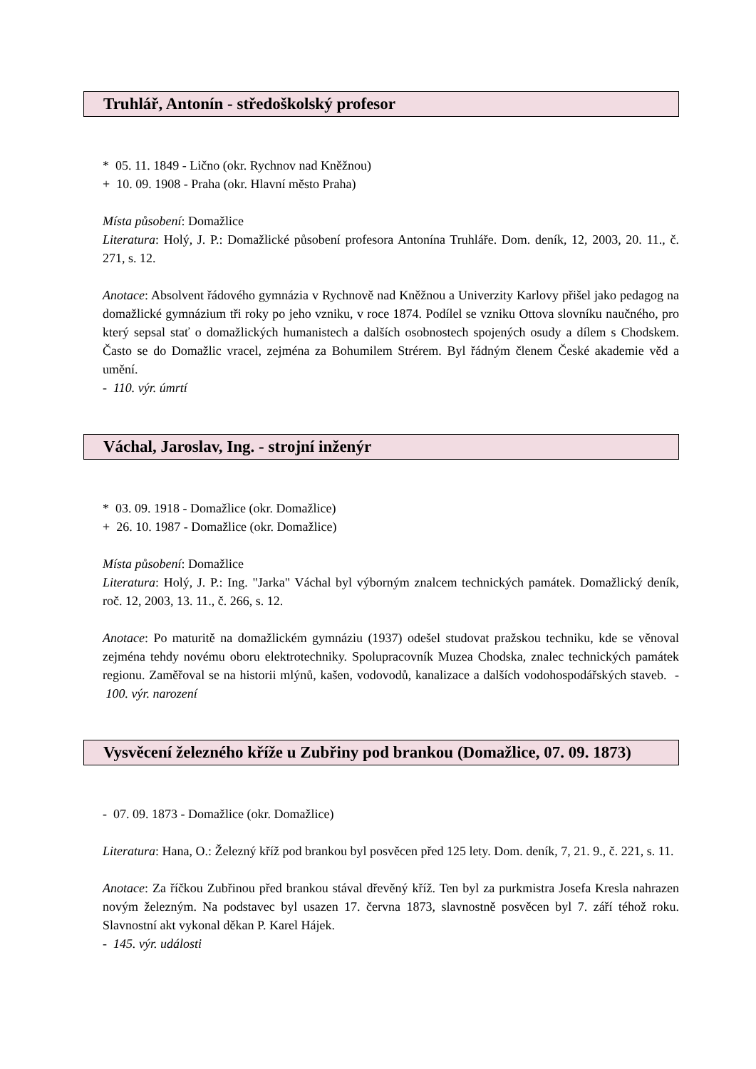Truhlář, Antonín - středoškolský profesor
* 05. 11. 1849 - Lično (okr. Rychnov nad Kněžnou)
+ 10. 09. 1908 - Praha (okr. Hlavní město Praha)
Místa působení: Domažlice
Literatura: Holý, J. P.: Domažlické působení profesora Antonína Truhláře. Dom. deník, 12, 2003, 20. 11., č. 271, s. 12.
Anotace: Absolvent řádového gymnázia v Rychnově nad Kněžnou a Univerzity Karlovy přišel jako pedagog na domažlické gymnázium tři roky po jeho vzniku, v roce 1874. Podílel se vzniku Ottova slovníku naučného, pro který sepsal stať o domažlických humanistech a dalších osobnostech spojených osudy a dílem s Chodskem. Často se do Domažlic vracel, zejména za Bohumilem Strérem. Byl řádným členem České akademie věd a umění.
- 110. výr. úmrtí
Váchal, Jaroslav, Ing. - strojní inženýr
* 03. 09. 1918 - Domažlice (okr. Domažlice)
+ 26. 10. 1987 - Domažlice (okr. Domažlice)
Místa působení: Domažlice
Literatura: Holý, J. P.: Ing. "Jarka" Váchal byl výborným znalcem technických památek. Domažlický deník, roč. 12, 2003, 13. 11., č. 266, s. 12.
Anotace: Po maturitě na domažlickém gymnáziu (1937) odešel studovat pražskou techniku, kde se věnoval zejména tehdy novému oboru elektrotechniky. Spolupracovník Muzea Chodska, znalec technických památek regionu. Zaměřoval se na historii mlýnů, kašen, vodovodů, kanalizace a dalších vodohospodářských staveb. - 100. výr. narození
Vysvěcení železného kříže u Zubřiny pod brankou (Domažlice, 07. 09. 1873)
- 07. 09. 1873 - Domažlice (okr. Domažlice)
Literatura: Hana, O.: Železný kříž pod brankou byl posvěcen před 125 lety. Dom. deník, 7, 21. 9., č. 221, s. 11.
Anotace: Za říčkou Zubřinou před brankou stával dřevěný kříž. Ten byl za purkmistra Josefa Kresla nahrazen novým železným. Na podstavec byl usazen 17. června 1873, slavnostně posvěcen byl 7. září téhož roku. Slavnostní akt vykonal děkan P. Karel Hájek.
- 145. výr. události